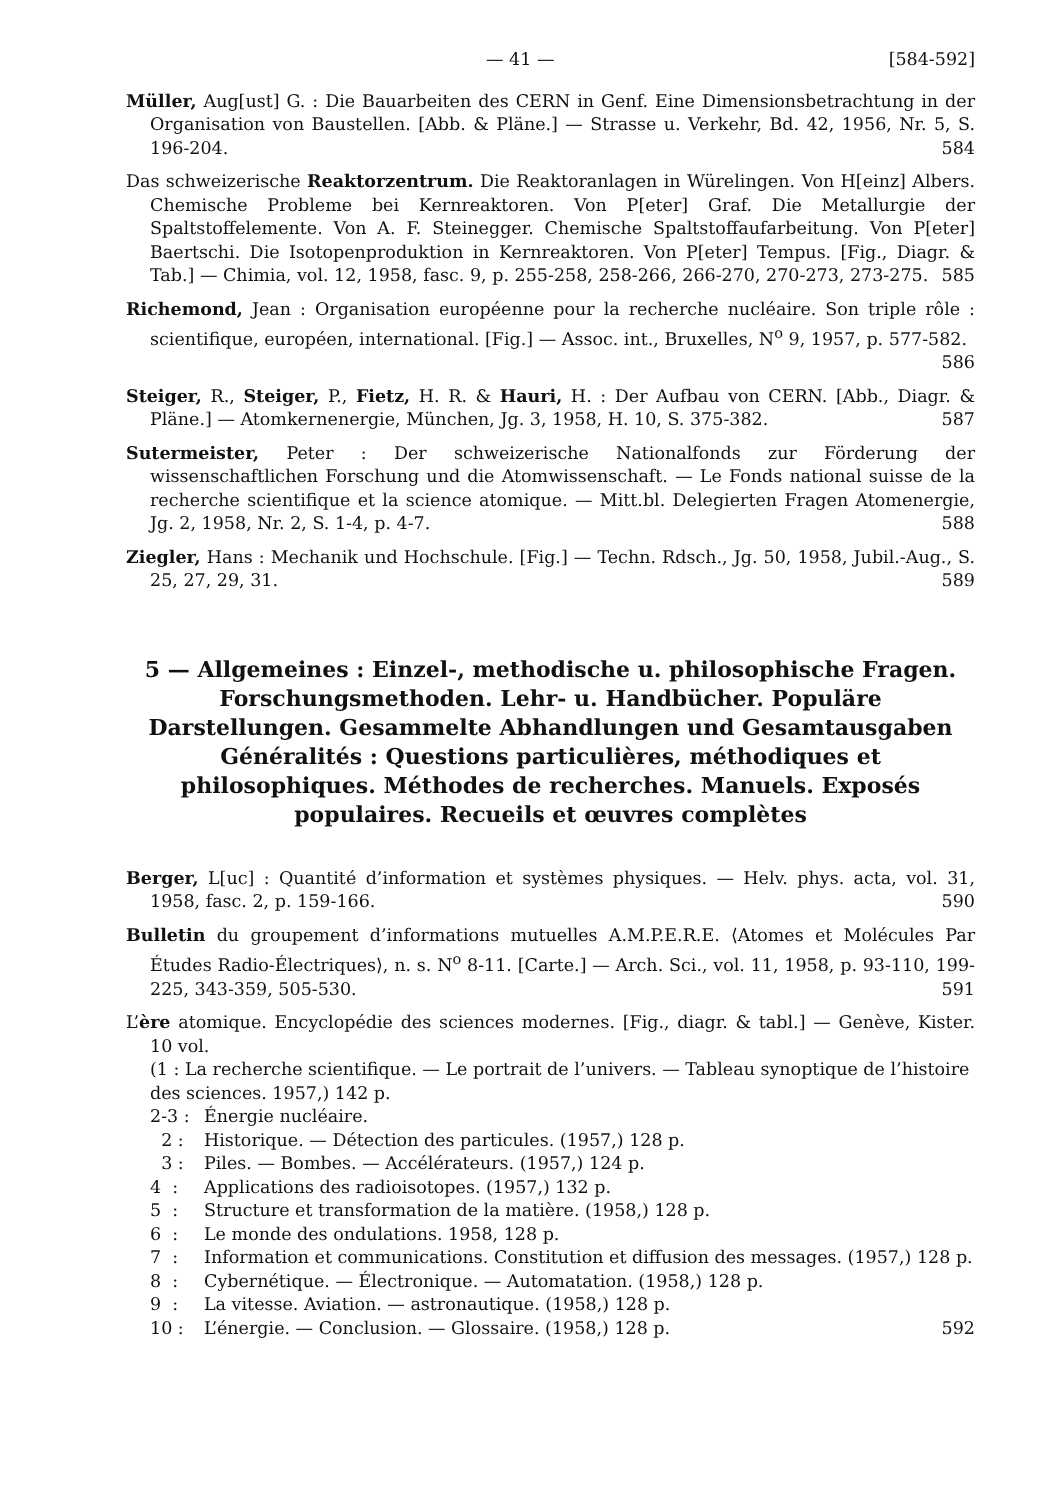— 41 — [584-592]
Müller, Aug[ust] G. : Die Bauarbeiten des CERN in Genf. Eine Dimensionsbetrachtung in der Organisation von Baustellen. [Abb. & Pläne.] — Strasse u. Verkehr, Bd. 42, 1956, Nr. 5, S. 196-204. 584
Das schweizerische Reaktorzentrum. Die Reaktoranlagen in Würelingen. Von H[einz] Albers. Chemische Probleme bei Kernreaktoren. Von P[eter] Graf. Die Metallurgie der Spaltstoffelemente. Von A. F. Steinegger. Chemische Spaltstoffaufarbeitung. Von P[eter] Baertschi. Die Isotopenproduktion in Kernreaktoren. Von P[eter] Tempus. [Fig., Diagr. & Tab.] — Chimia, vol. 12, 1958, fasc. 9, p. 255-258, 258-266, 266-270, 270-273, 273-275. 585
Richemond, Jean : Organisation européenne pour la recherche nucléaire. Son triple rôle : scientifique, européen, international. [Fig.] — Assoc. int., Bruxelles, N<sup>o</sup> 9, 1957, p. 577-582. 586
Steiger, R., Steiger, P., Fietz, H. R. & Hauri, H. : Der Aufbau von CERN. [Abb., Diagr. & Pläne.] — Atomkernenergie, München, Jg. 3, 1958, H. 10, S. 375-382. 587
Sutermeister, Peter : Der schweizerische Nationalfonds zur Förderung der wissenschaftlichen Forschung und die Atomwissenschaft. — Le Fonds national suisse de la recherche scientifique et la science atomique. — Mitt.bl. Delegierten Fragen Atomenergie, Jg. 2, 1958, Nr. 2, S. 1-4, p. 4-7. 588
Ziegler, Hans : Mechanik und Hochschule. [Fig.] — Techn. Rdsch., Jg. 50, 1958, Jubil.-Aug., S. 25, 27, 29, 31. 589
5 — Allgemeines : Einzel-, methodische u. philosophische Fragen. Forschungsmethoden. Lehr- u. Handbücher. Populäre Darstellungen. Gesammelte Abhandlungen und Gesamtausgaben
Généralités : Questions particulières, méthodiques et philosophiques. Méthodes de recherches. Manuels. Exposés populaires. Recueils et œuvres complètes
Berger, L[uc] : Quantité d’information et systèmes physiques. — Helv. phys. acta, vol. 31, 1958, fasc. 2, p. 159-166. 590
Bulletin du groupement d’informations mutuelles A.M.P.E.R.E. ⟨Atomes et Molécules Par Études Radio-Électriques⟩, n. s. N<sup>o</sup> 8-11. [Carte.] — Arch. Sci., vol. 11, 1958, p. 93-110, 199-225, 343-359, 505-530. 591
L’ère atomique. Encyclopédie des sciences modernes. [Fig., diagr. & tabl.] — Genève, Kister. 10 vol.
(1 : La recherche scientifique. — Le portrait de l’univers. — Tableau synoptique de l’histoire des sciences. 1957,) 142 p.
2-3 : Énergie nucléaire.
2 : Historique. — Détection des particules. (1957,) 128 p.
3 : Piles. — Bombes. — Accélérateurs. (1957,) 124 p.
4 : Applications des radioisotopes. (1957,) 132 p.
5 : Structure et transformation de la matière. (1958,) 128 p.
6 : Le monde des ondulations. 1958, 128 p.
7 : Information et communications. Constitution et diffusion des messages. (1957,) 128 p.
8 : Cybernétique. — Électronique. — Automatation. (1958,) 128 p.
9 : La vitesse. Aviation. — astronautique. (1958,) 128 p.
10 : L’énergie. — Conclusion. — Glossaire. (1958,) 128 p. 592